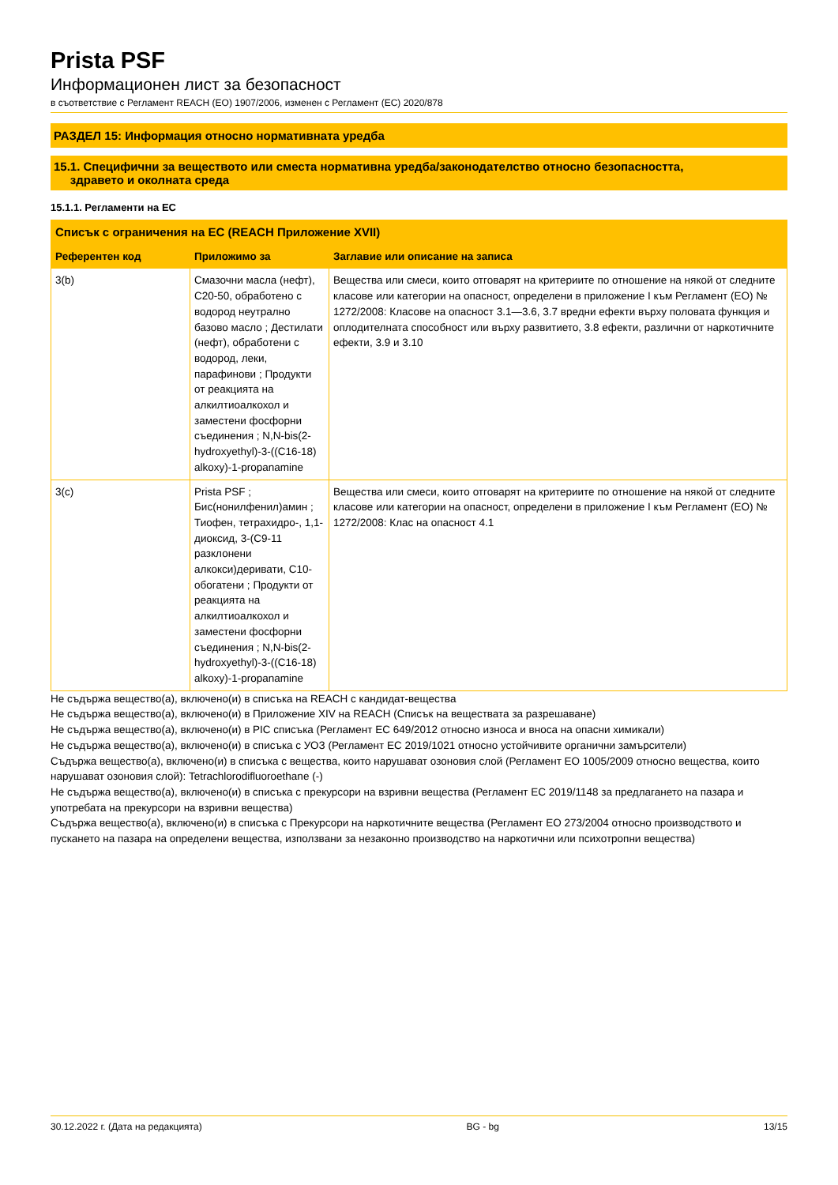Prista PSF
Информационен лист за безопасност
в съответствие с Регламент REACH (ЕО) 1907/2006, изменен с Регламент (ЕС) 2020/878
РАЗДЕЛ 15: Информация относно нормативната уредба
15.1. Специфични за веществото или сместа нормативна уредба/законодателство относно безопасността,
здравето и околната среда
15.1.1. Регламенти на ЕС
| Списък с ограничения на ЕС (REACH Приложение XVII) | | |
| --- | --- | --- |
| Референтен код | Приложимо за | Заглавие или описание на записа |
| 3(b) | Смазочни масла (нефт), C20-50, обработено с водород неутрално базово масло ; Дестилати (нефт), обработени с водород, леки, парафинови ; Продукти от реакцията на алкилтиоалкохол и заместени фосфорни съединения ; N,N-bis(2-hydroxyethyl)-3-((C16-18) alkoxy)-1-propanamine | Вещества или смеси, които отговарят на критериите по отношение на някой от следните класове или категории на опасност, определени в приложение I към Регламент (ЕО) № 1272/2008: Класове на опасност 3.1—3.6, 3.7 вредни ефекти върху половата функция и оплодителната способност или върху развитието, 3.8 ефекти, различни от наркотичните ефекти, 3.9 и 3.10 |
| 3(c) | Prista PSF ; Бис(нонилфенил)амин ; Тиофен, тетрахидро-, 1,1-диоксид, 3-(C9-11 разклонени алкокси)деривати, C10-обогатени ; Продукти от реакцията на алкилтиоалкохол и заместени фосфорни съединения ; N,N-bis(2-hydroxyethyl)-3-((C16-18) alkoxy)-1-propanamine | Вещества или смеси, които отговарят на критериите по отношение на някой от следните класове или категории на опасност, определени в приложение I към Регламент (ЕО) № 1272/2008: Клас на опасност 4.1 |
Не съдържа вещество(а), включено(и) в списъка на REACH с кандидат-вещества
Не съдържа вещество(а), включено(и) в Приложение XIV на REACH (Списък на веществата за разрешаване)
Не съдържа вещество(а), включено(и) в PIC списъка (Регламент ЕС 649/2012 относно износа и вноса на опасни химикали)
Не съдържа вещество(а), включено(и) в списъка с УОЗ (Регламент ЕС 2019/1021 относно устойчивите органични замърсители)
Съдържа вещество(а), включено(и) в списъка с вещества, които нарушават озоновия слой (Регламент ЕО 1005/2009 относно вещества, които нарушават озоновия слой): Tetrachlorodifluoroethane (-)
Не съдържа вещество(а), включено(и) в списъка с прекурсори на взривни вещества (Регламент ЕС 2019/1148 за предлагането на пазара и употребата на прекурсори на взривни вещества)
Съдържа вещество(а), включено(и) в списъка с Прекурсори на наркотичните вещества (Регламент ЕО 273/2004 относно производството и пускането на пазара на определени вещества, използвани за незаконно производство на наркотични или психотропни вещества)
30.12.2022 г. (Дата на редакцията) BG - bg 13/15